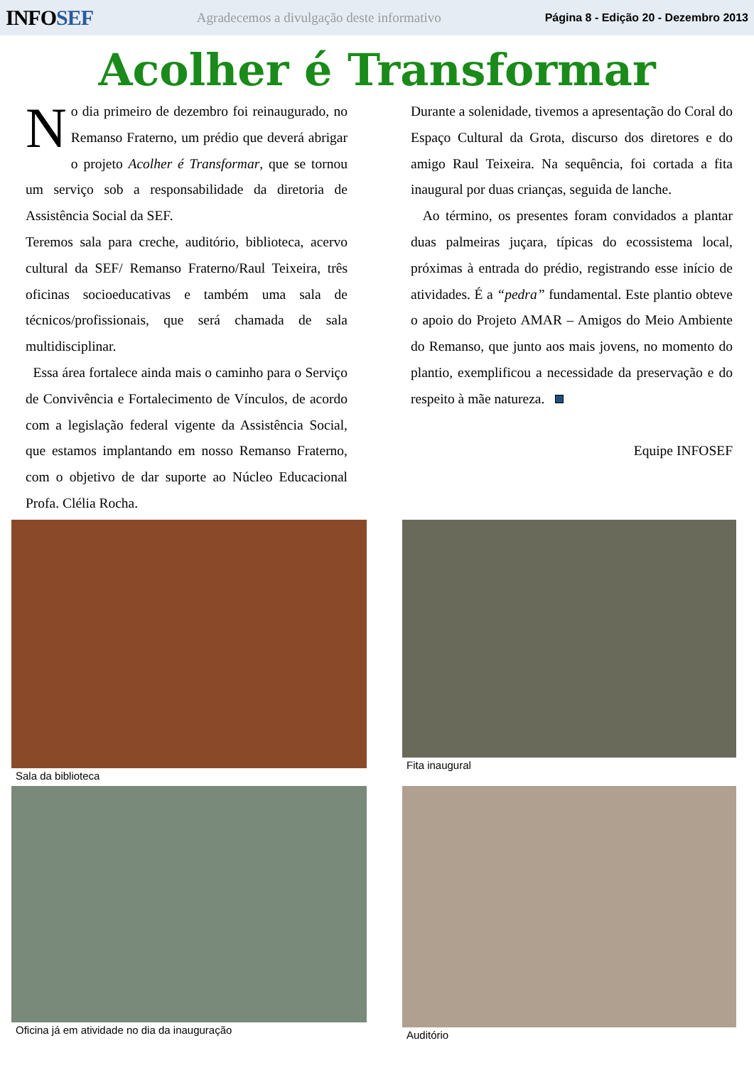INFOSEF
Agradecemos a divulgação deste informativo
Página 8 - Edição 20 - Dezembro 2013
Acolher é Transformar
No dia primeiro de dezembro foi reinaugurado, no Remanso Fraterno, um prédio que deverá abrigar o projeto Acolher é Transformar, que se tornou um serviço sob a responsabilidade da diretoria de Assistência Social da SEF.
Teremos sala para creche, auditório, biblioteca, acervo cultural da SEF/ Remanso Fraterno/Raul Teixeira, três oficinas socioeducativas e também uma sala de técnicos/profissionais, que será chamada de sala multidisciplinar.
Essa área fortalece ainda mais o caminho para o Serviço de Convivência e Fortalecimento de Vínculos, de acordo com a legislação federal vigente da Assistência Social, que estamos implantando em nosso Remanso Fraterno, com o objetivo de dar suporte ao Núcleo Educacional Profa. Clélia Rocha.
Durante a solenidade, tivemos a apresentação do Coral do Espaço Cultural da Grota, discurso dos diretores e do amigo Raul Teixeira. Na sequência, foi cortada a fita inaugural por duas crianças, seguida de lanche.
Ao término, os presentes foram convidados a plantar duas palmeiras juçara, típicas do ecossistema local, próximas à entrada do prédio, registrando esse início de atividades. É a “pedra” fundamental. Este plantio obteve o apoio do Projeto AMAR – Amigos do Meio Ambiente do Remanso, que junto aos mais jovens, no momento do plantio, exemplificou a necessidade da preservação e do respeito à mãe natureza.
Equipe INFOSEF
Sala da biblioteca
Fita inaugural
Oficina já em atividade no dia da inauguração
Auditório